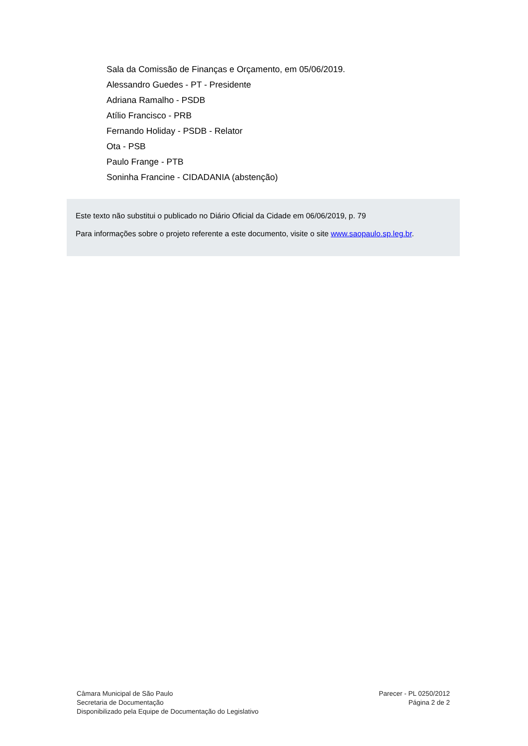Sala da Comissão de Finanças e Orçamento, em 05/06/2019.
Alessandro Guedes - PT - Presidente
Adriana Ramalho - PSDB
Atílio Francisco - PRB
Fernando Holiday - PSDB - Relator
Ota - PSB
Paulo Frange - PTB
Soninha Francine - CIDADANIA (abstenção)
Este texto não substitui o publicado no Diário Oficial da Cidade em 06/06/2019, p. 79
Para informações sobre o projeto referente a este documento, visite o site www.saopaulo.sp.leg.br.
Câmara Municipal de São Paulo
Secretaria de Documentação
Disponibilizado pela Equipe de Documentação do Legislativo
Parecer - PL 0250/2012
Página 2 de 2